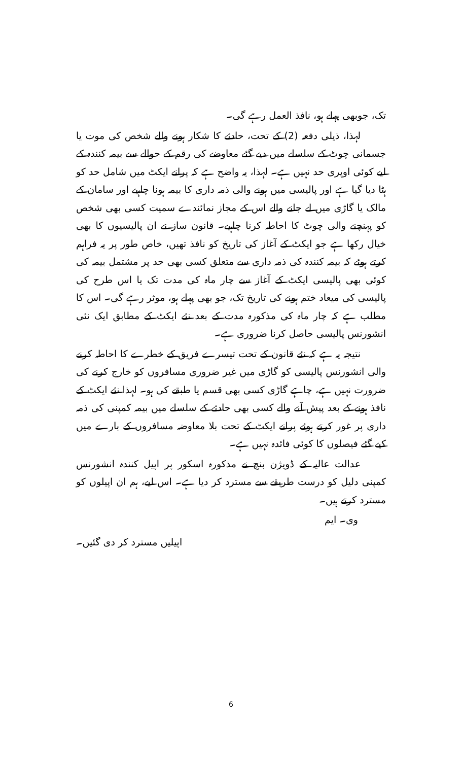تک، جوبھی پہلے ہو، نافذ العمل رہے گی۔
لہذا، ذیلی دفعہ (2) کے تحت، حادثے کا شکار ہونے والے شخص کی موت یا جسمانی چوٹ کے سلسلے میں دیے گئے معاوضے کی رقم کے حوالے سے بیمہ کنندہ کے لیے کوئی اوپری حد نہیں ہے۔ لہذا، یہ واضح ہے کہ پرانے ایکٹ میں شامل حد کو ہٹا دیا گیا ہے اور پالیسی میں ہونے والی ذمہ داری کا بیمہ ہونا چاہیے اور سامان کے مالک یا گاڑی میں لے جانے والے اس کے مجاز نمائندے سمیت کسی بھی شخص کو پہنچنے والی چوٹ کا احاطہ کرنا چاہیے۔ قانون ساز نے ان پالیسیوں کا بھی خیال رکھا ہے جو ایکٹ کے آغاز کی تاریخ کو نافذ تھیں، خاص طور پر یہ فراہم کرتے ہوئے کہ بیمہ کنندہ کی ذمہ داری سے متعلق کسی بھی حد پر مشتمل بیمہ کی کوئی بھی پالیسی ایکٹ کے آغاز سے چار ماہ کی مدت تک یا اس طرح کی پالیسی کی میعاد ختم ہونے کی تاریخ تک، جو بھی پہلے ہو، موثر رہے گی۔ اس کا مطلب ہے کہ چار ماہ کی مذکورہ مدت کے بعد نئے ایکٹ کے مطابق ایک نئی انشورنس پالیسی حاصل کرنا ضروری ہے۔
نتیجہ یہ ہے کہ نئے قانون کے تحت تیسرے فریق کے خطرے کا احاطہ کرنے والی انشورنس پالیسی کو گاڑی میں غیر ضروری مسافروں کو خارج کرنے کی ضرورت نہیں ہے، چاہے گاڑی کسی بھی قسم یا طبقے کی ہو۔ لہذا نئے ایکٹ کے نافذ ہونے کے بعد پیش آنے والے کسی بھی حادثے کے سلسلے میں بیمہ کمپنی کی ذمہ داری پر غور کرتے ہوئے پرانے ایکٹ کے تحت بلا معاوضہ مسافروں کے بارے میں کیے گئے فیصلوں کا کوئی فائدہ نہیں ہے۔
عدالت عالیہ کے ڈویژن بنچ نے مذکورہ اسکور پر اپیل کنندہ انشورنس کمپنی دلیل کو درست طریقے سے مسترد کر دیا ہے۔ اس لیے، ہم ان اپیلوں کو مسترد کرتے ہیں۔
وی۔ ایم
اپیلیں مسترد کر دی گئیں۔
6